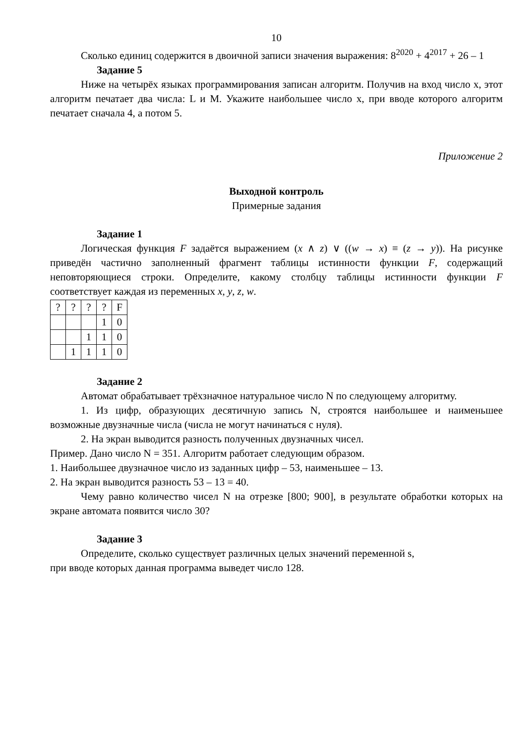10
Сколько единиц содержится в двоичной записи значения выражения: 8<sup>2020</sup> + 4<sup>2017</sup> + 26 – 1
Задание 5
Ниже на четырёх языках программирования записан алгоритм. Получив на вход число x, этот алгоритм печатает два числа: L и M. Укажите наибольшее число x, при вводе которого алгоритм печатает сначала 4, а потом 5.
Приложение 2
Выходной контроль
Примерные задания
Задание 1
Логическая функция F задаётся выражением (x ∧ z) ∨ ((w → x) ≡ (z → y)). На рисунке приведён частично заполненный фрагмент таблицы истинности функции F, содержащий неповторяющиеся строки. Определите, какому столбцу таблицы истинности функции F соответствует каждая из переменных x, y, z, w.
| ? | ? | ? | ? | F |
| | | | 1 | 0 |
| | | 1 | 1 | 0 |
| | 1 | 1 | 1 | 0 |
Задание 2
Автомат обрабатывает трёхзначное натуральное число N по следующему алгоритму.
1. Из цифр, образующих десятичную запись N, строятся наибольшее и наименьшее возможные двузначные числа (числа не могут начинаться с нуля).
2. На экран выводится разность полученных двузначных чисел.
Пример. Дано число N = 351. Алгоритм работает следующим образом.
1. Наибольшее двузначное число из заданных цифр – 53, наименьшее – 13.
2. На экран выводится разность 53 – 13 = 40.
Чему равно количество чисел N на отрезке [800; 900], в результате обработки которых на экране автомата появится число 30?
Задание 3
Определите, сколько существует различных целых значений переменной s,
при вводе которых данная программа выведет число 128.